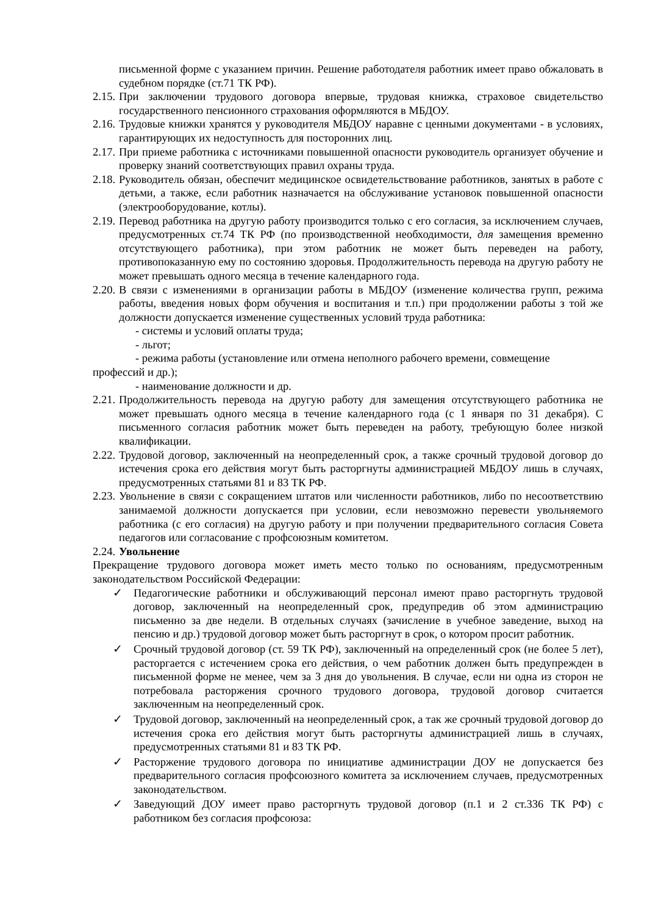письменной форме с указанием причин. Решение работодателя работник имеет право обжаловать в судебном порядке (ст.71 ТК РФ).
2.15. При заключении трудового договора впервые, трудовая книжка, страховое свидетельство государственного пенсионного страхования оформляются в МБДОУ.
2.16. Трудовые книжки хранятся у руководителя МБДОУ наравне с ценными документами - в условиях, гарантирующих их недоступность для посторонних лиц.
2.17. При приеме работника с источниками повышенной опасности руководитель организует обучение и проверку знаний соответствующих правил охраны труда.
2.18. Руководитель обязан, обеспечит медицинское освидетельствование работников, занятых в работе с детьми, а также, если работник назначается на обслуживание установок повышенной опасности (электрооборудование, котлы).
2.19. Перевод работника на другую работу производится только с его согласия, за исключением случаев, предусмотренных ст.74 ТК РФ (по производственной необходимости, для замещения временно отсутствующего работника), при этом работник не может быть переведен на работу, противопоказанную ему по состоянию здоровья. Продолжительность перевода на другую работу не может превышать одного месяца в течение календарного года.
2.20. В связи с изменениями в организации работы в МБДОУ (изменение количества групп, режима работы, введения новых форм обучения и воспитания и т.п.) при продолжении работы з той же должности допускается изменение существенных условий труда работника:
- системы и условий оплаты труда;
- льгот;
- режима работы (установление или отмена неполного рабочего времени, совмещение
профессий и др.);
- наименование должности и др.
2.21. Продолжительность перевода на другую работу для замещения отсутствующего работника не может превышать одного месяца в течение календарного года (с 1 января по 31 декабря). С письменного согласия работник может быть переведен на работу, требующую более низкой квалификации.
2.22. Трудовой договор, заключенный на неопределенный срок, а также срочный трудовой договор до истечения срока его действия могут быть расторгнуты администрацией МБДОУ лишь в случаях, предусмотренных статьями 81 и 83 ТК РФ.
2.23. Увольнение в связи с сокращением штатов или численности работников, либо по несоответствию занимаемой должности допускается при условии, если невозможно перевести увольняемого работника (с его согласия) на другую работу и при получении предварительного согласия Совета педагогов или согласование с профсоюзным комитетом.
2.24. Увольнение
Прекращение трудового договора может иметь место только по основаниям, предусмотренным законодательством Российской Федерации:
✓ Педагогические работники и обслуживающий персонал имеют право расторгнуть трудовой договор, заключенный на неопределенный срок, предупредив об этом администрацию письменно за две недели. В отдельных случаях (зачисление в учебное заведение, выход на пенсию и др.) трудовой договор может быть расторгнут в срок, о котором просит работник.
✓ Срочный трудовой договор (ст. 59 ТК РФ), заключенный на определенный срок (не более 5 лет), расторгается с истечением срока его действия, о чем работник должен быть предупрежден в письменной форме не менее, чем за 3 дня до увольнения. В случае, если ни одна из сторон не потребовала расторжения срочного трудового договора, трудовой договор считается заключенным на неопределенный срок.
✓ Трудовой договор, заключенный на неопределенный срок, а так же срочный трудовой договор до истечения срока его действия могут быть расторгнуты администрацией лишь в случаях, предусмотренных статьями 81 и 83 ТК РФ.
✓ Расторжение трудового договора по инициативе администрации ДОУ не допускается без предварительного согласия профсоюзного комитета за исключением случаев, предусмотренных законодательством.
✓ Заведующий ДОУ имеет право расторгнуть трудовой договор (п.1 и 2 ст.336 ТК РФ) с работником без согласия профсоюза: